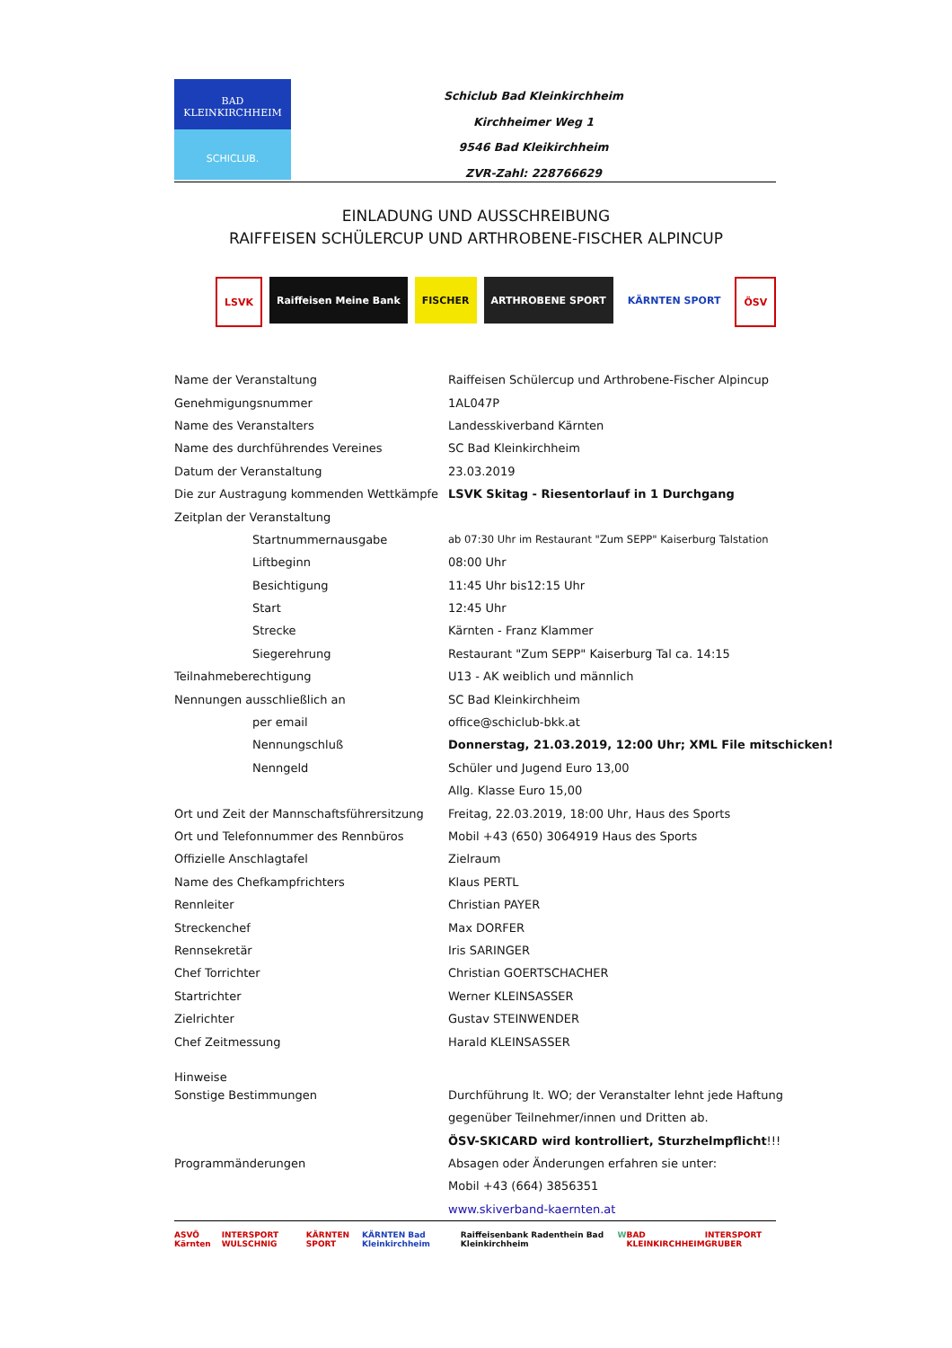BAD
KLEINKIRCHHEIM
SCHICLUB.
Schiclub Bad Kleinkirchheim
Kirchheimer Weg 1
9546 Bad Kleikirchheim
ZVR-Zahl: 228766629
EINLADUNG UND AUSSCHREIBUNG
RAIFFEISEN SCHÜLERCUP UND ARTHROBENE-FISCHER ALPINCUP
LSVK Raiffeisen Meine Bank FISCHER ARTHROBENE SPORT KÄRNTEN SPORT ÖSV
| Name der Veranstaltung | Raiffeisen Schülercup und Arthrobene-Fischer Alpincup |
| Genehmigungsnummer | 1AL047P |
| Name des Veranstalters | Landesskiverband Kärnten |
| Name des durchführendes Vereines | SC Bad Kleinkirchheim |
| Datum der Veranstaltung | 23.03.2019 |
| Die zur Austragung kommenden Wettkämpfe | LSVK Skitag - Riesentorlauf in 1 Durchgang |
| Zeitplan der Veranstaltung | |
| Startnummernausgabe | ab 07:30 Uhr im Restaurant "Zum SEPP" Kaiserburg Talstation |
| Liftbeginn | 08:00 Uhr |
| Besichtigung | 11:45 Uhr bis12:15 Uhr |
| Start | 12:45 Uhr |
| Strecke | Kärnten - Franz Klammer |
| Siegerehrung | Restaurant "Zum SEPP" Kaiserburg Tal ca. 14:15 |
| Teilnahmeberechtigung | U13 - AK weiblich und männlich |
| Nennungen ausschließlich an | SC Bad Kleinkirchheim |
| per email | office@schiclub-bkk.at |
| Nennungschluß | Donnerstag, 21.03.2019, 12:00 Uhr; XML File mitschicken! |
| Nenngeld | Schüler und Jugend Euro 13,00 |
| | Allg. Klasse Euro 15,00 |
| Ort und Zeit der Mannschaftsführersitzung | Freitag, 22.03.2019, 18:00 Uhr, Haus des Sports |
| Ort und Telefonnummer des Rennbüros | Mobil +43 (650) 3064919 Haus des Sports |
| Offizielle Anschlagtafel | Zielraum |
| Name des Chefkampfrichters | Klaus PERTL |
| Rennleiter | Christian PAYER |
| Streckenchef | Max DORFER |
| Rennsekretär | Iris SARINGER |
| Chef Torrichter | Christian GOERTSCHACHER |
| Startrichter | Werner KLEINSASSER |
| Zielrichter | Gustav STEINWENDER |
| Chef Zeitmessung | Harald KLEINSASSER |
| Hinweise | |
| Sonstige Bestimmungen | Durchführung lt. WO; der Veranstalter lehnt jede Haftung |
| | gegenüber Teilnehmer/innen und Dritten ab. |
| | ÖSV-SKICARD wird kontrolliert, Sturzhelmpflicht !!! |
| Programmänderungen | Absagen oder Änderungen erfahren sie unter: |
| | Mobil +43 (664) 3856351 |
| | www.skiverband-kaernten.at |
ASVÖ Kärnten INTERSPORT WULSCHNIG KÄRNTEN SPORT KÄRNTEN Bad Kleinkirchheim Raiffeisenbank Radenthein Bad Kleinkirchheim W BAD KLEINKIRCHHEIM INTERSPORT GRUBER